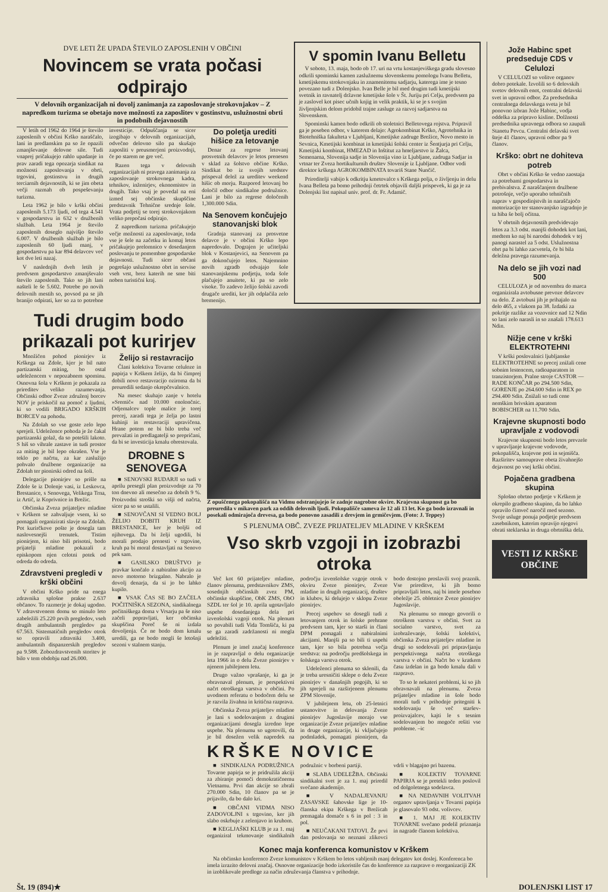DVE LETI ŽE UPADA ŠTEVILO ZAPOSLENIH V OBČINI
Novincem se vrata počasi odpirajo
V delovnih organizacijah ni dovolj zanimanja za zaposlovanje strokovnjakov – Z napredkom turizma se obetajo nove možnosti za zaposlitev v gostinstvu, uslužnostni obrti in podobnih dejavnostih
V letih od 1962 do 1964 je število zaposlenih v občini Krško naraščalo, lani in predlanskim pa so že opazili zmanjševanje delovne sile. Tudi vnaprej pričakujejo rahlo upadanje in prav zaradi tega opozarja sindikat na možnosti zaposlovanja v obrti, trgovini, gostinstvu in drugih terciarnih dejavnostih, ki se jim obeta večji razmah ob pospeševanju turizma.
Leta 1962 je bilo v krški občini zaposlenih 5.173 ljudi, od tega 4.541 v gospodarstvu in 632 v družbenih službah. Leta 1964 je število zaposlenih doseglo najvišjo število 6.007. V družbenih službah je bilo zaposlenih 60 ljudi manj, v gospodarstvu pa kar 894 delavcev več kot dve leti nazaj.
V naslednjih dveh letih je predvsem gospodarstvo zmanjševalo število zaposlenih. Tako so jih lani našteli le še 5.602. Potrebe po novih delovnih mestih so, povsod pa se jih branijo odpirati, ker so za to potrebne investicije. Odpuščanja se sicer izogibajo v delovnih organizacijah, odvečno delovno silo pa skušajo zaposliti v preusmerjeni proizvodnji, če po starem ne gre več.
Razen tega v delovnih organizacijah ni pravega zanimanja za zaposlovanje strokovnega kadra, tehnikov, inženirjev, ekonomistov in drugih. Tako vsaj je povedal na eni izmed sej občinske skupščine predstavnik Tehnične srednje šole. Vrata podjetij se torej strokovnjakom veliko prepočasi odpirajo.
Z napredkom turizma pričakujejo večje možnosti za zaposlovanje, toda vse je šele na začetku in komaj letos pričakujejo prelomnico v dosedanjem poslovanju te pomembne gospodarske dejavnosti. Tudi sicer občani pogrešajo uslužnostno obrt in servise vseh vrst, brez katerih ne sme biti noben turistični kraj.
Do poletja urediti hišice za letovanje
Denar za regrese letovanj prosvetnih delavcev je letos prenesen v sklad za šolstvo občine Krško. Sindikat bo iz svojih sredstev prispeval delež za ureditev weekend hišic ob morju. Razpored letovanj bo določil odbor sindikalne podružnice. Lani je bilo za regrese določenih 1,300.000 Sdin.
Na Senovem končujejo stanovanjski blok
Gradnja stanovanj za prosvetne delavce je v občini Krško lepo napredovalo. Dograjen je učiteljski blok v Kostanjevici, na Senovem pa ga dokončujejo letos. Najemnino novih zgradb odvajajo šole stanovanjskemu podjetju, toda šole plačujejo anuitete, ki pa so zelo visoke. To zadevo želijo šolski zavodi drugače urediti, ker jih odplačila zelo bremenijo.
V spomin Ivanu Belletu
V soboto, 13. maja, bodo ob 17. uri na vrtu kostanjeviškega gradu slovesno odkrili spominski kamen zaslužnemu slovenskemu pomologu Ivanu Belletu, kmetijskemu strokovnjaku in znamenitemu sadjarju, katerega ime je tesno povezano tudi z Dolenjsko. Ivan Belle je bil med drugim tudi kmetijski svetnik in ravnatelj državne kmetijske šole v Št. Juriju pri Celju, predvsem pa je zaslovel kot pisec učnih knjig in velik praktik, ki se je s svojim življenjskim delom pridobil trajne zasluge za razvoj sadjarstva na Slovenskem.
Spominski kamen bodo odkrili ob stoletnici Belletovega rojstva. Pripravil ga je poseben odbor, v katerem delajo: Agrokombinat Krško, Agrotehnika in Biotehniška fakulteta v Ljubljani, Kmetijske zadruge Brežice, Novo mesto in Sevnica, Kmetijski kombinat in kmetijski šolski center iz Šentjurja pri Celju, Kmetijski kombinat, HMEZAD in Inštitut za hmeljarstvo iz Žalca, Semenarna, Slovenija sadje in Slovenija vino iz Ljubljane, zadruga Sadjar in vrtnar ter Zveza hortikulturnih društev Slovenije iz Ljubljane. Odbor vodi direktor krškega AGROKOMBINATA tovariš Stane Nunčič.
Prireditelji vabijo k odkritju kmetovalce s Krškega polja, o življenju in delu Ivana Belleta pa bomo prihodnji četrtek objavili daljši prispevek, ki ga je za Dolenjski list napisal univ. prof. dr. Fr. Adamič.
Tudi drugim bodo prikazali pot kurirjev
Množičen pohod pionirjev iz Krškega na Zdole, kjer je bil nato partizanski miting, bo ostal udeležencem v nepozabnem spominu. Osnovna šola v Krškem je pokazala za prireditev veliko razumevanja. Občinski odbor Zveze združenj borcev NOV je priskočil na pomoč z ljudmi, ki so vodili BRIGADO KRŠKIH BORCEV na pohodu.
Na Zdolah so vse goste zelo lepo sprejeli. Udeležence pohoda je že čakal partizanski golaž, da so potešili lakoto. S hiš so vihrale zastave in tudi prostor za miting je bil lepo okrašen. Vse je teklo po načrtu, za kar zaslužijo pohvalo družbene organizacije na Zdolah ter pionirski odred na šoli.
Delegacije pionirjev so prišle na Zdole še iz Dolenje vasi, iz Leskovca, Brestanice, s Senovega, Velikega Trna, iz Artič, iz Koprivnice in Brežic.
Občinska Zveza prijateljev mladine v Krškem se zahvaljuje vsem, ki so pomagali organizirati slavje na Zdolah. Pot kurirčkove pošte je dosegla tam naslovesnejši trenutek. Tistim pionirjem, ki niso bili prisotni, bodo prijatelji mladine pokazali z episkopom njen celotni potek od odreda do odreda.
Zdravstveni pregledi v krški občini
V občini Krško pride na enega zdravnika splošne prakse 2.637 občanov. To razmerje je dokaj ugodno. V zdravstvenem domu so minulo leto zabeležili 25.220 prvih pregledov, vseh drugih ambulantnih pregledov pa 67.563. Sistematičnih pregledov otrok so opravili zdravniki 3.400, ambulantnih dispanzerskih pregledov pa 9.588. Zobozdravstvenih storitev je bilo v tem obdobju nad 26.000.
Želijo si restavracijo
Člani kolektiva Tovarne celuloze in papirja v Krškem želijo, da bi čimprej dobili novo restavracijo oziroma da bi preuredili sedanjo okrepčevalnico.
Na mesec skuhajo zanje v hotelu »Sremič« nad 10.000 enolončnic. Odjemalcev tople malice je torej precej, zaradi tega je želja po lastni kuhinji in restavraciji upravičena. Hrane potem ne bi bilo treba več prevažati in predlagatelji so prepričani, da bi se investicija kmalu obrestovala.
DROBNE S SENOVEGA
■ SENOVSKI RUDARJI so tudi v aprilu presegli plan proizvodnje za 70 ton dnevno ali mesečno za dobrih 9 %. Proizvodni stroški so višji od načrta, sicer pa so se ustalili.
■ SENOVČANI SI VEDNO BOLJ ŽELIJO DOBITI KRUH IZ BRESTANICE, ker je boljši od njihovega. Da bi želji ugodili, bi morali prodajo prenesti v trgovine, kruh pa bi moral dostavljati na Senovo pek sam.
■ GASILSKO DRUŠTVO je pravkar končalo z nabiralno akcijo za novo motorno brizgalno. Nabralo je dovolj denarja, da si jo bo lahko kupilo.
■ VSAK ČAS SE BO ZAČELA POČITNIŠKA SEZONA, sindikalnega počitniškega doma v Vrsarju pa še niso začeli popravljati, ker občinska skupščina Poreč še ni izdala dovoljenja. Če ne bodo dom kmalu uredili, ga ne bodo mogli še letošnji sezoni v stalnem stanju.
Z opuščenega pokopališča na Vidmu odstranjujejo še zadnje nagrobne okvire. Krajevna skupnost ga bo preuredila v mikaven park za oddih delovnih ljudi. Pokopališče sameva že 12 ali 13 let. Ko ga bodo izravnali in posekali odmirajoča drevesa, ga bodo ponovno zasadili z drevjem in grmičevjem. (Foto: J. Teppey)
S PLENUMA OBČ. ZVEZE PRIJATELJEV MLADINE V KRŠKEM
Vso skrb vzgoji in izobrazbi otroka
Več kot 60 prijateljev mladine, članov plenuma, predstavnikov ZMS, sosednjih občinskih zvez PM, občinske skupščine, ObK ZMS, ObO SZDL ter šol je 10. aprila ugotavljalo uspehe dosedanjega dela pri izvenšolski vzgoji otrok. Na plenum so povabili tudi Vida Tomšiča, ki pa se ga zaradi zadržanosti ni mogla udeležiti.
Plenum je imel značaj konference in je razpravljal o delu organizacije leta 1966 in o delu Zveze pionirjev v njenem jubilejnem letu.
Drugo važno vprašanje, ki ga je obravnaval plenum, je perspektivni načrt otroškega varstva v občini. Po uvodnem referatu o bodočem delu se je razvila živahna in kritična razprava.
Občinska Zveza prijateljev mladine je lani s sodelovanjem z drugimi organizacijami dosegla izredno lepe uspehe. Na plenumu so ugotovili, da je bil dosežen velik napredek na področju izvenšolske vzgoje otrok v okviru Zveze pionirjev, Zveze mladine in drugih organizacij, društev in klubov, ki delujejo v sklopu Zveze pionirjev.
Precej uspehov so dosegli tudi z letovanjem otrok in šolske prehrane predvsem tam, kjer so starši in člani DPM pomagali z nabiralnimi akcijami. Manjši pa so bili ti uspehi tam, kjer so bila potrebna večja sredstva: na področju predšolskega in šolskega varstva otrok.
Udeleženci plenuma so sklenili, da je treba uresničiti sklepe o delu Zveze pionirjev v današnjih pogojih, ki so jih sprejeli na razširjenem plenumu ZPM Slovenije.
V jubilejnem letu, ob 25-letnici ustanovitve in delovanja Zveze pionirjev Jugoslavije morajo vse organizacije Zveze prijateljev mladine in druge organizacije, ki vključujejo podmladek, pomagati pionirjem, da bodo dostojno proslavili svoj praznik. Vse prireditve, ki jih bomo pripravljali letos, naj bi imele posebno obeležje 25. obletnice Zveze pionirjev Jugoslavije.
Na plenumu so mnogo govorili o otroškem varstvu v občini. Svet za socialno varstvo, svet za izobraževanje, šolski kolektivi, občinska Zveza prijateljev mladine in drugi so sodelovali pri pripravljanju perspektivnega načrta otroškega varstva v občini. Načrt bo v kratkem času izdelan in ga bodo kmalu dali v razpravo.
To so le nekateri problemi, ki so jih obravnavali na plenumu. Zveza prijateljev mladine in šole bodo morali tudi v prihodnje pritegniti k sodelovanju še več staršev-proizvajalcev, kajti le s tesnim sodelovanjem bo mogoče rešiti vse probleme. –ic
KRŠKE NOVICE
■ SINDIKALNA PODRUŽNICA Tovarne papirja se je pridružila akciji za zbiranje pomoči demokratičnemu Vietnamu. Prvi dan akcije so zbrali 270.000 Sdin, 10 članov pa se je prijavilo, da bo dalo krí.
■ OBČANI VIDMA NISO ZADOVOLJNI s trgovino, ker jih slabo oskrbuje z zelenjavo in kruhom.
■ KEGLJAŠKI KLUB je za 1. maj organiziral tekmovanje sindikalnih podružnic v borbeni partiji.
■ SLABA UDELEŽBA. Občinski sindikalni svet je za 1. maj priredil svečano akademijo.
■ V NADALJEVANJU ZASAVSKE šahovske lige je 10-članska ekipa Krškega v Brežicah premagala domače s 6 in pol : 3 in pol.
■ NEUČAKANI TATOVI. Že prvi dan poslovanja so neznani zlikovci vdrli v blagajno pri bazenu.
■ KOLEKTIV TOVARNE PAPIRJA se je pretekli teden poslovil od dolgoletnega sodelavca.
■ NA NEDAVNIH VOLITVAH organov upravljanja v Tovarni papirja je glasovalo 93 odst. volivcev.
■ 1. MAJ JE KOLEKTIV TOVARNE svečano podelil priznanja in nagrade članom kolektiva.
Konec maja konferenca komunistov v Krškem
Na občinsko konferenco Zveze komunistov v Krškem bo letos vabljenih manj delegatov kot doslej. Konferenca bo imela izrazito delovni značaj. Osnovne organizacije bodo izkoristile čas do konference za razprave o reorganizaciji ZK in izoblikovale predloge za način združevanja članstva v prihodnje.
Jože Habinc spet predseduje CDS v Celulozi
V CELULOZI so volitve organov dobro potekale. Izvolili so 6 delovskih svetov delovnih enot, centralni delavski svet in upravni odbor. Za predsednika centralnega delavskega sveta je bil ponovno izbran Jože Habinc, vodja oddelka za pripravo kisline. Dolžnosti predsednika upravnega odbora so zaupali Stanetu Pevcu. Centralni delavski svet šteje 41 članov, upravni odbor pa 9 članov.
Krško: obrt ne dohiteva potreb
Obrt v občini Krško še vedno zaostaja za potrebami gospodarstva in prebivalstva. Z naraščanjem družbene potrošnje, večjo uporabo tehničnih naprav v gospodinjstvih in naraščajočo motorizacijo ter stanovanjsko izgradnjo je ta hiba še bolj očitna.
V obrtnih dejavnostih predvidevajo letos za 3.3 odst. manjši dohodek kot lani, medtem ko naj bi narodni dohodek v tej panogi narastel za 5 odst. Uslužnostna obrt pa bi lahko zacvetela, če bi bila deležna pravega razumevanja.
Na delo se jih vozi nad 500
CELULOZA je od novembra do marca organizirala avtobusne prevoze delavcev na delo. Z avtobusi jih je prihajalo na delo 465, z vlakom pa 38. Izdatki za pokritje razlike za vozovnice nad 12 Ndin so lani zelo narasli in so znašali 178.613 Ndin.
Nižje cene v krški ELEKTROTEHNI
V krški poslovalnici ljubljanske ELEKTROTEHNE so precej znižali cene sobnim lestencem, radioaparatom in tranzistorjem. Pralne stroje CASTOR — RADE KONČAR po 294.500 Sdin, GORENJE po 264.600 Sdin in REX po 294.400 Sdin. Znižali so tudi cene nemškim brivskim aparatom BOBISCHER na 11.700 Sdin.
Krajevne skupnosti bodo upravljale z vodovodi
Krajevne skupnosti bodo letos prevzele v upravljanje krajevne vodovode, pokopališča, krajevne poti in sejmišča. Razširitev samouprave obeta živahnejšo dejavnost po vsej krški občini.
Pojačena gradbena skupina
Splošno obrtno podjetje v Krškem je okrepilo gradbeno skupino, da bo lahko opravilo čimveč naročil med sezono. Svoje usluge ponuja podjetje predvsem zasebnikom, katerim opravijo njegovi obrati steklarska in druga obrtniška dela.
VESTI IZ KRŠKE OBČINE
Št. 19 (894)★ DOLENJSKI LIST 17